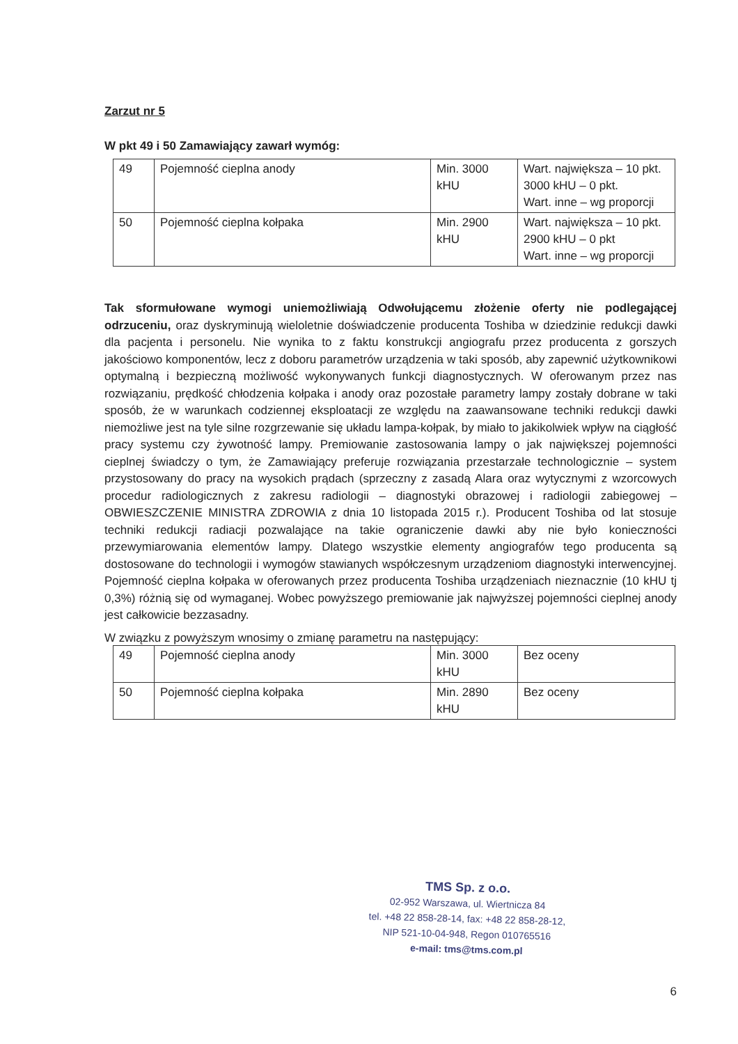Zarzut nr 5
W pkt 49 i 50 Zamawiający zawarł wymóg:
| 49 | Pojemność cieplna anody | Min. 3000 kHU | Wart. największa – 10 pkt. 3000 kHU – 0 pkt. Wart. inne – wg proporcji |
| 50 | Pojemność cieplna kołpaka | Min. 2900 kHU | Wart. największa – 10 pkt. 2900 kHU – 0 pkt Wart. inne – wg proporcji |
Tak sformułowane wymogi uniemożliwiają Odwołującemu złożenie oferty nie podlegającej odrzuceniu, oraz dyskryminują wieloletnie doświadczenie producenta Toshiba w dziedzinie redukcji dawki dla pacjenta i personelu. Nie wynika to z faktu konstrukcji angiografu przez producenta z gorszych jakościowo komponentów, lecz z doboru parametrów urządzenia w taki sposób, aby zapewnić użytkownikowi optymalną i bezpieczną możliwość wykonywanych funkcji diagnostycznych. W oferowanym przez nas rozwiązaniu, prędkość chłodzenia kołpaka i anody oraz pozostałe parametry lampy zostały dobrane w taki sposób, że w warunkach codziennej eksploatacji ze względu na zaawansowane techniki redukcji dawki niemożliwe jest na tyle silne rozgrzewanie się układu lampa-kołpak, by miało to jakikolwiek wpływ na ciągłość pracy systemu czy żywotność lampy. Premiowanie zastosowania lampy o jak największej pojemności cieplnej świadczy o tym, że Zamawiający preferuje rozwiązania przestarzałe technologicznie – system przystosowany do pracy na wysokich prądach (sprzeczny z zasadą Alara oraz wytycznymi z wzorcowych procedur radiologicznych z zakresu radiologii – diagnostyki obrazowej i radiologii zabiegowej – OBWIESZCZENIE MINISTRA ZDROWIA z dnia 10 listopada 2015 r.). Producent Toshiba od lat stosuje techniki redukcji radiacji pozwalające na takie ograniczenie dawki aby nie było konieczności przewymiarowania elementów lampy. Dlatego wszystkie elementy angiografów tego producenta są dostosowane do technologii i wymogów stawianych współczesnym urządzeniom diagnostyki interwencyjnej. Pojemność cieplna kołpaka w oferowanych przez producenta Toshiba urządzeniach nieznacznie (10 kHU tj 0,3%) różnią się od wymaganej. Wobec powyższego premiowanie jak najwyższej pojemności cieplnej anody jest całkowicie bezzasadny.
W związku z powyższym wnosimy o zmianę parametru na następujący:
| 49 | Pojemność cieplna anody | Min. 3000 kHU | Bez oceny |
| 50 | Pojemność cieplna kołpaka | Min. 2890 kHU | Bez oceny |
TMS Sp. z o.o.
02-952 Warszawa, ul. Wiertnicza 84
tel. +48 22 858-28-14, fax: +48 22 858-28-12,
NIP 521-10-04-948, Regon 010765516
e-mail: tms@tms.com.pl
6